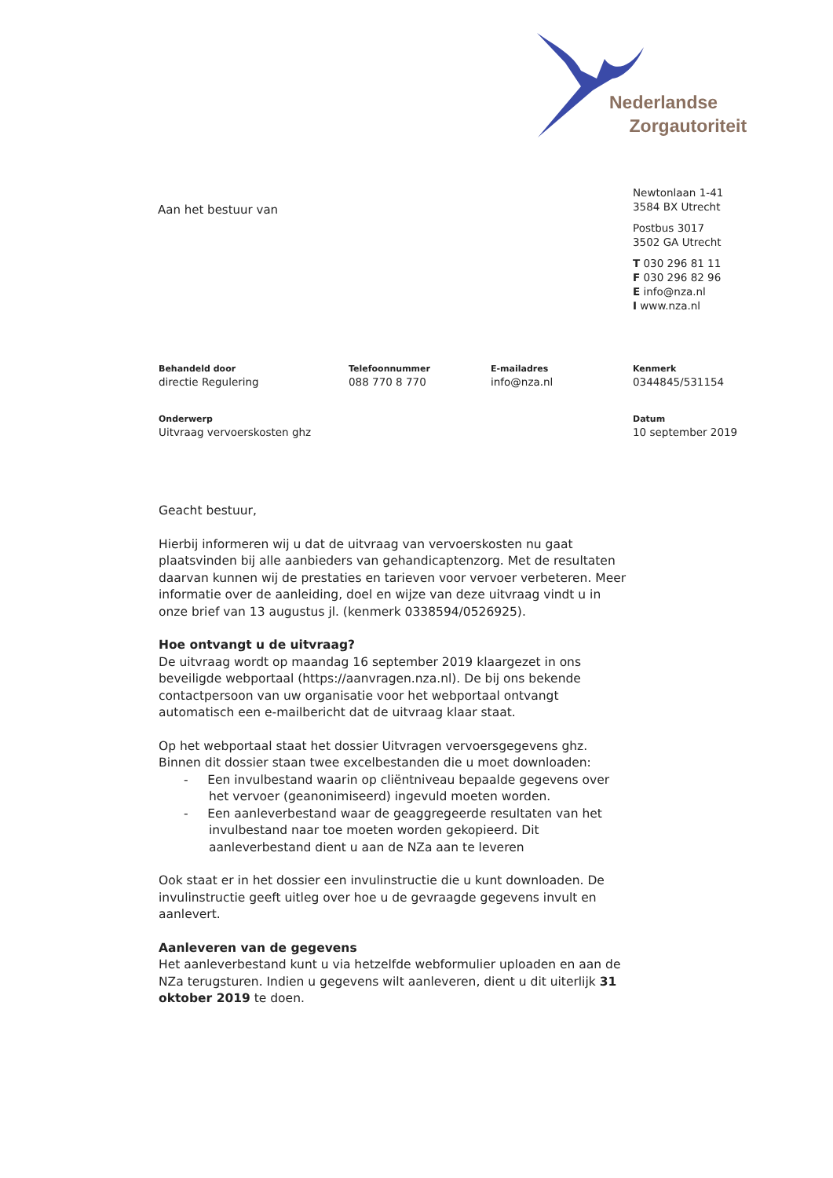Nederlandse
Zorgautoriteit
Aan het bestuur van
Newtonlaan 1-41
3584 BX Utrecht
Postbus 3017
3502 GA Utrecht
T 030 296 81 11
F 030 296 82 96
E info@nza.nl
I www.nza.nl
Behandeld door
directie Regulering
Telefoonnummer
088 770 8 770
E-mailadres
info@nza.nl
Kenmerk
0344845/531154
Onderwerp
Uitvraag vervoerskosten ghz
Datum
10 september 2019
Geacht bestuur,
Hierbij informeren wij u dat de uitvraag van vervoerskosten nu gaat plaatsvinden bij alle aanbieders van gehandicaptenzorg. Met de resultaten daarvan kunnen wij de prestaties en tarieven voor vervoer verbeteren. Meer informatie over de aanleiding, doel en wijze van deze uitvraag vindt u in onze brief van 13 augustus jl. (kenmerk 0338594/0526925).
Hoe ontvangt u de uitvraag?
De uitvraag wordt op maandag 16 september 2019 klaargezet in ons beveiligde webportaal (https://aanvragen.nza.nl). De bij ons bekende contactpersoon van uw organisatie voor het webportaal ontvangt automatisch een e-mailbericht dat de uitvraag klaar staat.
Op het webportaal staat het dossier Uitvragen vervoersgegevens ghz. Binnen dit dossier staan twee excelbestanden die u moet downloaden:
- Een invulbestand waarin op cliëntniveau bepaalde gegevens over het vervoer (geanonimiseerd) ingevuld moeten worden.
- Een aanleverbestand waar de geaggregeerde resultaten van het invulbestand naar toe moeten worden gekopieerd. Dit aanleverbestand dient u aan de NZa aan te leveren
Ook staat er in het dossier een invulinstructie die u kunt downloaden. De invulinstructie geeft uitleg over hoe u de gevraagde gegevens invult en aanlevert.
Aanleveren van de gegevens
Het aanleverbestand kunt u via hetzelfde webformulier uploaden en aan de NZa terugsturen. Indien u gegevens wilt aanleveren, dient u dit uiterlijk 31 oktober 2019 te doen.